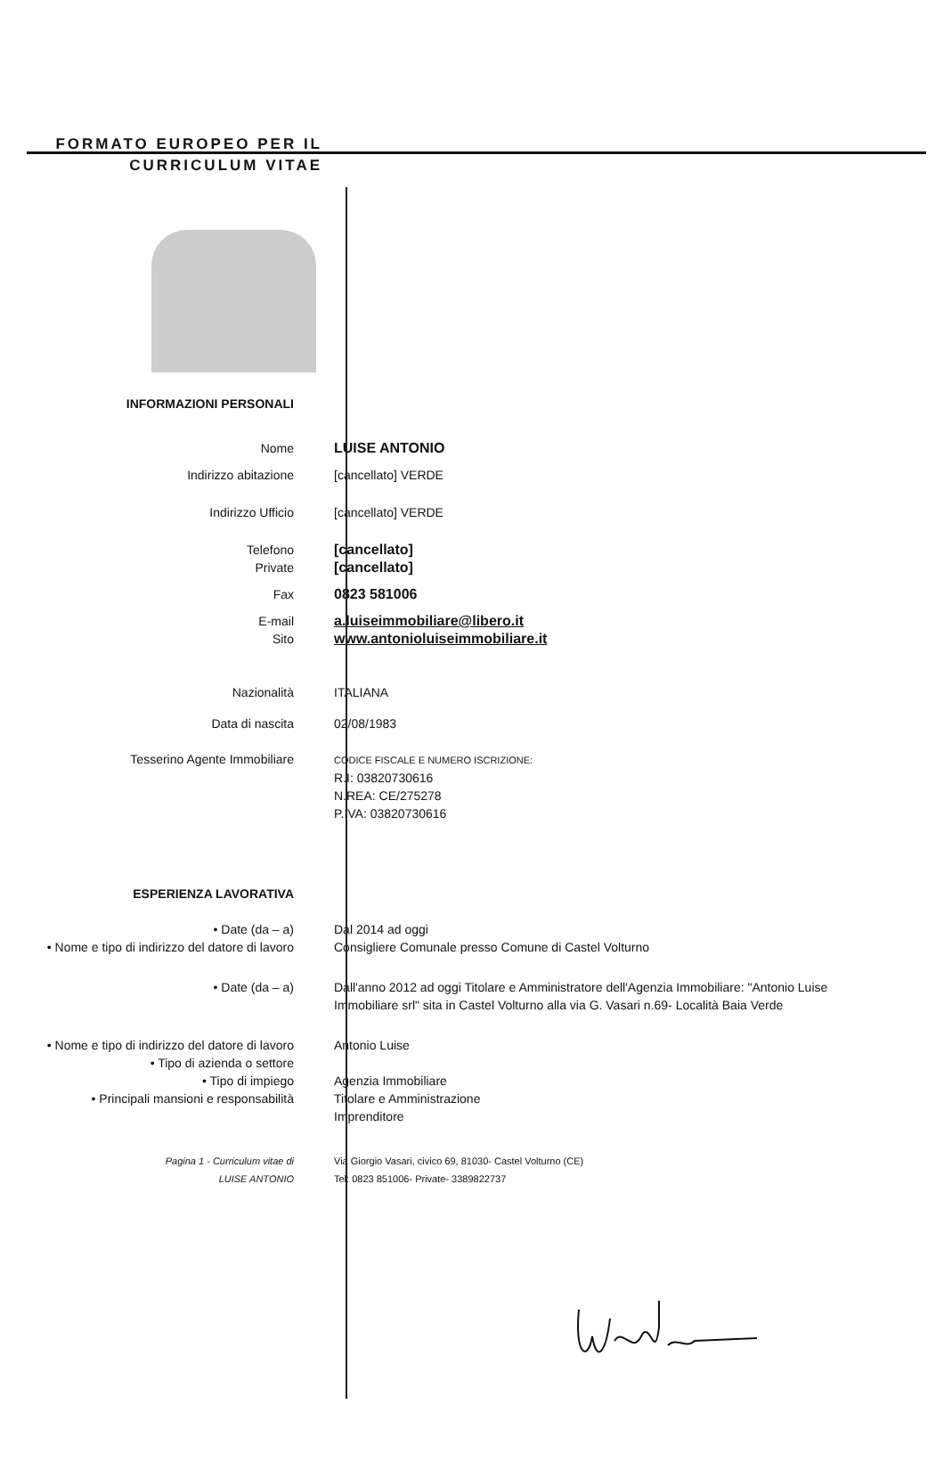FORMATO EUROPEO PER IL CURRICULUM VITAE
INFORMAZIONI PERSONALI
Nome LUISE ANTONIO
Indirizzo abitazione [cancellato] VERDE
Indirizzo Ufficio [cancellato] VERDE
Telefono [cancellato]
Private [cancellato]
Fax 0823 581006
E-mail a.luiseimmobiliare@libero.it
Sito www.antonioluiseimmobiliare.it
Nazionalità ITALIANA
Data di nascita 02/08/1983
Tesserino Agente Immobiliare
CODICE FISCALE E NUMERO ISCRIZIONE:
R.I: 03820730616
N.REA: CE/275278
P.IVA: 03820730616
ESPERIENZA LAVORATIVA
• Date (da – a)
• Nome e tipo di indirizzo del datore di lavoro
Dal 2014 ad oggi
Consigliere Comunale presso Comune di Castel Volturno
• Date (da – a) Dall'anno 2012 ad oggi Titolare e Amministratore dell'Agenzia Immobiliare: "Antonio Luise Immobiliare srl" sita in Castel Volturno alla via G. Vasari n.69- Località Baia Verde
• Nome e tipo di indirizzo del datore di lavoro
• Tipo di azienda o settore
• Tipo di impiego
• Principali mansioni e responsabilità
Antonio Luise
Agenzia Immobiliare
Titolare e Amministrazione
Imprenditore
Pagina 1 - Curriculum vitae di
LUISE ANTONIO
Via Giorgio Vasari, civico 69, 81030- Castel Volturno (CE)
Tel: 0823 851006- Private- 3389822737